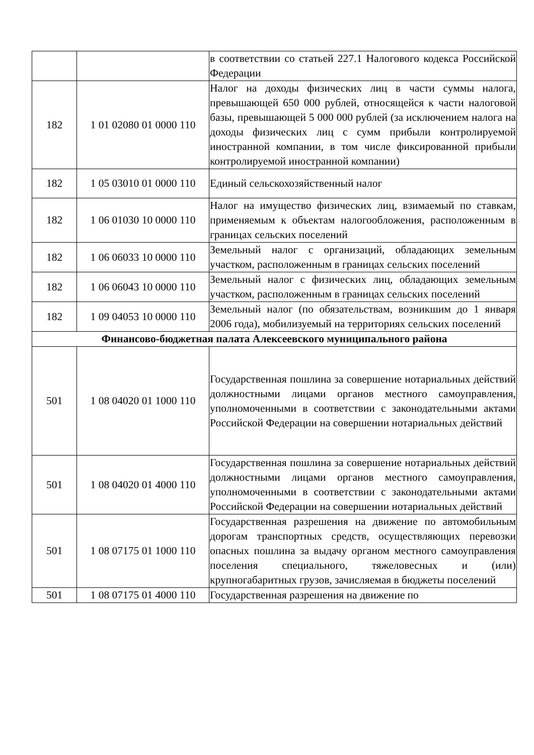| | | в соответствии со статьей 227.1 Налогового кодекса Российской Федерации |
| 182 | 1 01 02080 01 0000 110 | Налог на доходы физических лиц в части суммы налога, превышающей 650 000 рублей, относящейся к части налоговой базы, превышающей 5 000 000 рублей (за исключением налога на доходы физических лиц с сумм прибыли контролируемой иностранной компании, в том числе фиксированной прибыли контролируемой иностранной компании) |
| 182 | 1 05 03010 01 0000 110 | Единый сельскохозяйственный налог |
| 182 | 1 06 01030 10 0000 110 | Налог на имущество физических лиц, взимаемый по ставкам, применяемым к объектам налогообложения, расположенным в границах сельских поселений |
| 182 | 1 06 06033 10 0000 110 | Земельный налог с организаций, обладающих земельным участком, расположенным в границах сельских поселений |
| 182 | 1 06 06043 10 0000 110 | Земельный налог с физических лиц, обладающих земельным участком, расположенным в границах сельских поселений |
| 182 | 1 09 04053 10 0000 110 | Земельный налог (по обязательствам, возникшим до 1 января 2006 года), мобилизуемый на территориях сельских поселений |
| Финансово-бюджетная палата Алексеевского муниципального района | | |
| 501 | 1 08 04020 01 1000 110 | Государственная пошлина за совершение нотариальных действий должностными лицами органов местного самоуправления, уполномоченными в соответствии с законодательными актами Российской Федерации на совершении нотариальных действий |
| 501 | 1 08 04020 01 4000 110 | Государственная пошлина за совершение нотариальных действий должностными лицами органов местного самоуправления, уполномоченными в соответствии с законодательными актами Российской Федерации на совершении нотариальных действий |
| 501 | 1 08 07175 01 1000 110 | Государственная разрешения на движение по автомобильным дорогам транспортных средств, осуществляющих перевозки опасных пошлина за выдачу органом местного самоуправления поселения специального, тяжеловесных и (или) крупногабаритных грузов, зачисляемая в бюджеты поселений |
| 501 | 1 08 07175 01 4000 110 | Государственная разрешения на движение по |